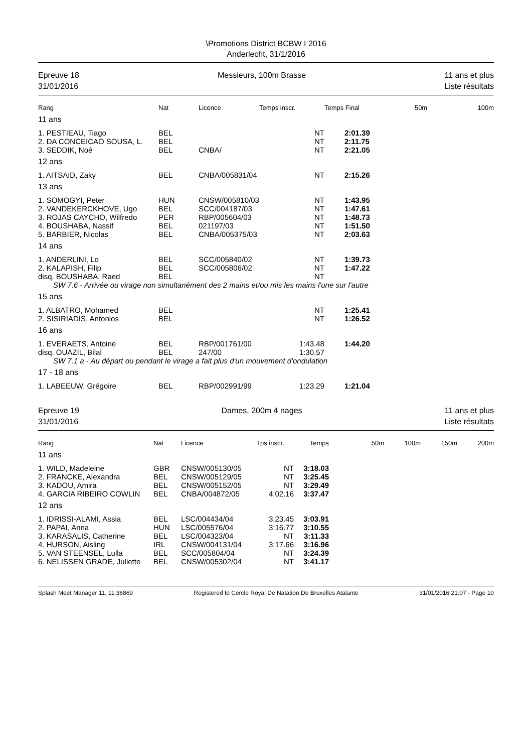\Promotions District BCBW I 2016
Anderlecht, 31/1/2016
Epreuve 18
31/01/2016
Messieurs, 100m Brasse 11 ans et plus
Liste résultats
| Rang | Nat | Licence | Temps inscr. | Temps Final | 50m | 100m |
| --- | --- | --- | --- | --- | --- | --- |
| 11 ans | | | | | | |
| 1. PESTIEAU, Tiago | BEL | | NT | 2:01.39 | | |
| 2. DA CONCEICAO SOUSA, L. | BEL | | NT | 2:11.75 | | |
| 3. SEDDIK, Noé | BEL | CNBA/ | NT | 2:21.05 | | |
| 12 ans | | | | | | |
| 1. AITSAID, Zaky | BEL | CNBA/005831/04 | NT | 2:15.26 | | |
| 13 ans | | | | | | |
| 1. SOMOGYI, Peter | HUN | CNSW/005810/03 | NT | 1:43.95 | | |
| 2. VANDEKERCKHOVE, Ugo | BEL | SCC/004187/03 | NT | 1:47.61 | | |
| 3. ROJAS CAYCHO, Wilfredo | PER | RBP/005604/03 | NT | 1:48.73 | | |
| 4. BOUSHABA, Nassif | BEL | 021197/03 | NT | 1:51.50 | | |
| 5. BARBIER, Nicolas | BEL | CNBA/005375/03 | NT | 2:03.63 | | |
| 14 ans | | | | | | |
| 1. ANDERLINI, Lo | BEL | SCC/005840/02 | NT | 1:39.73 | | |
| 2. KALAPISH, Filip | BEL | SCC/005806/02 | NT | 1:47.22 | | |
| disq. BOUSHABA, Raed | BEL | | NT | | | |
| SW 7.6 - Arrivée ou virage non simultanément des 2 mains et/ou mis les mains l'une sur l'autre | | | | | | |
| 15 ans | | | | | | |
| 1. ALBATRO, Mohamed | BEL | | NT | 1:25.41 | | |
| 2. SISIRIADIS, Antonios | BEL | | NT | 1:26.52 | | |
| 16 ans | | | | | | |
| 1. EVERAETS, Antoine | BEL | RBP/001761/00 | 1:43.48 | 1:44.20 | | |
| disq. OUAZIL, Bilal | BEL | 247/00 | 1:30.57 | | | |
| SW 7.1 a - Au départ ou pendant le virage a fait plus d'un mouvement d'ondulation | | | | | | |
| 17 - 18 ans | | | | | | |
| 1. LABEEUW, Grégoire | BEL | RBP/002991/99 | 1:23.29 | 1:21.04 | | |
Epreuve 19
31/01/2016
Dames, 200m 4 nages 11 ans et plus
Liste résultats
| Rang | Nat | Licence | Tps inscr. | Temps | 50m | 100m | 150m | 200m |
| --- | --- | --- | --- | --- | --- | --- | --- | --- |
| 11 ans | | | | | | | | |
| 1. WILD, Madeleine | GBR | CNSW/005130/05 | NT | 3:18.03 | | | | |
| 2. FRANCKE, Alexandra | BEL | CNSW/005129/05 | NT | 3:25.45 | | | | |
| 3. KADOU, Amira | BEL | CNSW/005152/05 | NT | 3:29.49 | | | | |
| 4. GARCIA RIBEIRO COWLIN | BEL | CNBA/004872/05 | 4:02.16 | 3:37.47 | | | | |
| 12 ans | | | | | | | | |
| 1. IDRISSI-ALAMI, Assia | BEL | LSC/004434/04 | 3:23.45 | 3:03.91 | | | | |
| 2. PAPAI, Anna | HUN | LSC/005576/04 | 3:16.77 | 3:10.55 | | | | |
| 3. KARASALIS, Catherine | BEL | LSC/004323/04 | NT | 3:11.33 | | | | |
| 4. HURSON, Aisling | IRL | CNSW/004131/04 | 3:17.66 | 3:16.96 | | | | |
| 5. VAN STEENSEL, Lulla | BEL | SCC/005804/04 | NT | 3:24.39 | | | | |
| 6. NELISSEN GRADE, Juliette | BEL | CNSW/005302/04 | NT | 3:41.17 | | | | |
Splash Meet Manager 11, 11.36869 Registered to Cercle Royal De Natation De Bruxelles Atalante 31/01/2016 21:07 - Page 10